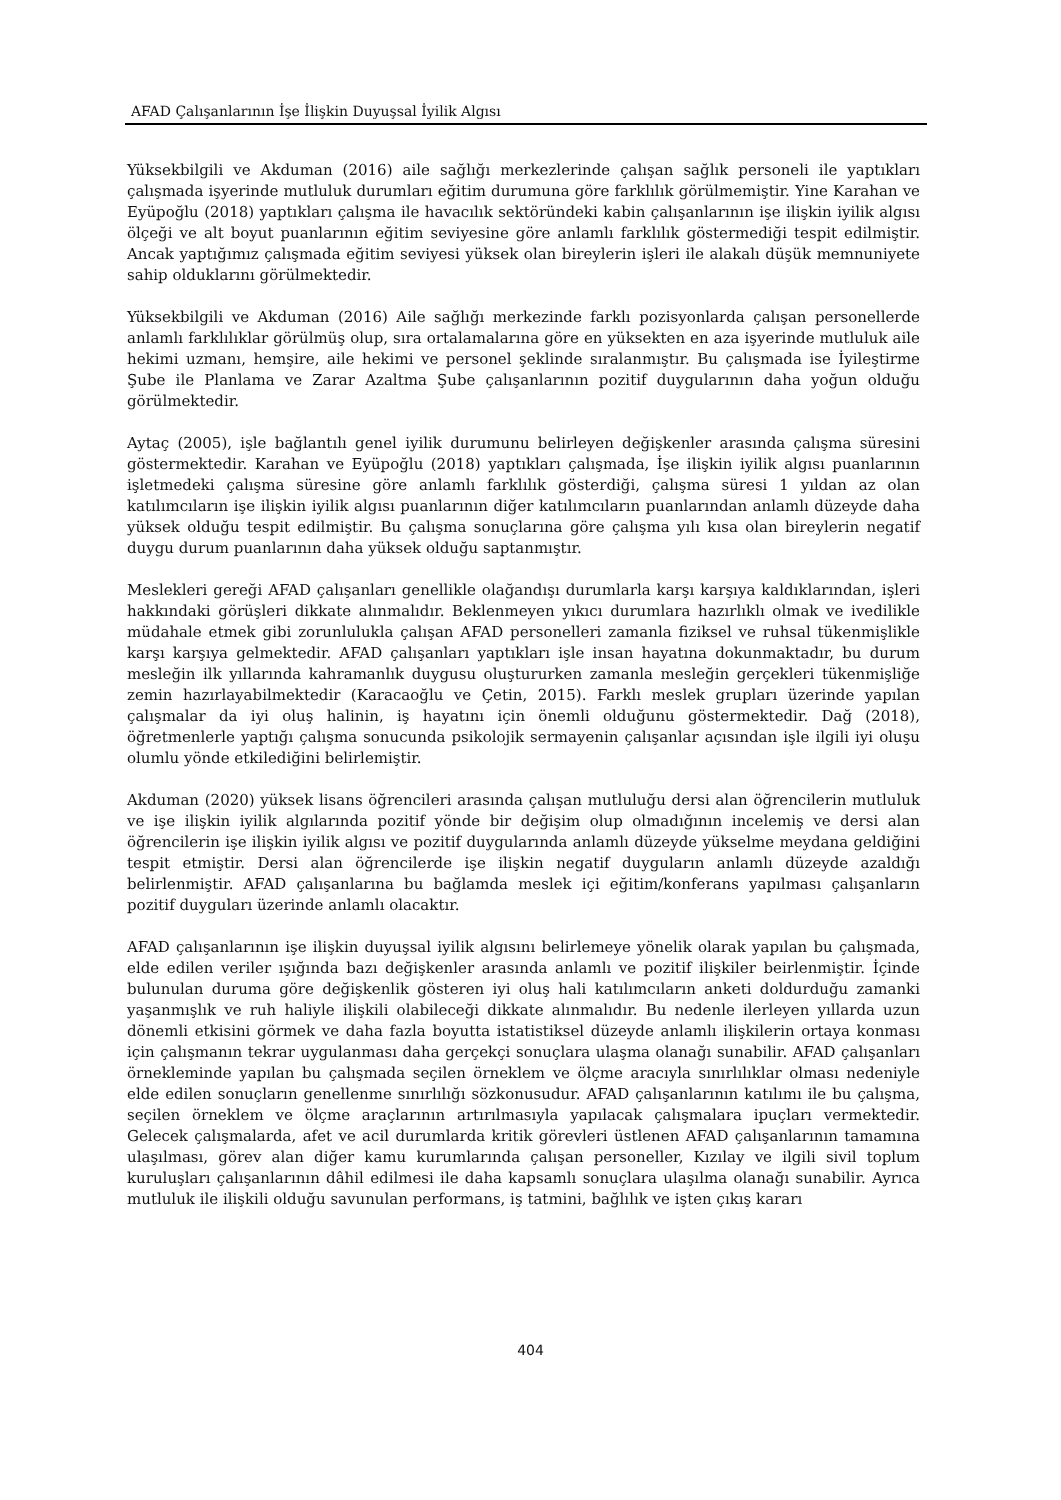AFAD Çalışanlarının İşe İlişkin Duyuşsal İyilik Algısı
Yüksekbilgili ve Akduman (2016) aile sağlığı merkezlerinde çalışan sağlık personeli ile yaptıkları çalışmada işyerinde mutluluk durumları eğitim durumuna göre farklılık görülmemiştir. Yine Karahan ve Eyüpoğlu (2018) yaptıkları çalışma ile havacılık sektöründeki kabin çalışanlarının işe ilişkin iyilik algısı ölçeği ve alt boyut puanlarının eğitim seviyesine göre anlamlı farklılık göstermediği tespit edilmiştir. Ancak yaptığımız çalışmada eğitim seviyesi yüksek olan bireylerin işleri ile alakalı düşük memnuniyete sahip olduklarını görülmektedir.
Yüksekbilgili ve Akduman (2016) Aile sağlığı merkezinde farklı pozisyonlarda çalışan personellerde anlamlı farklılıklar görülmüş olup, sıra ortalamalarına göre en yüksekten en aza işyerinde mutluluk aile hekimi uzmanı, hemşire, aile hekimi ve personel şeklinde sıralanmıştır. Bu çalışmada ise İyileştirme Şube ile Planlama ve Zarar Azaltma Şube çalışanlarının pozitif duygularının daha yoğun olduğu görülmektedir.
Aytaç (2005), işle bağlantılı genel iyilik durumunu belirleyen değişkenler arasında çalışma süresini göstermektedir. Karahan ve Eyüpoğlu (2018) yaptıkları çalışmada, İşe ilişkin iyilik algısı puanlarının işletmedeki çalışma süresine göre anlamlı farklılık gösterdiği, çalışma süresi 1 yıldan az olan katılımcıların işe ilişkin iyilik algısı puanlarının diğer katılımcıların puanlarından anlamlı düzeyde daha yüksek olduğu tespit edilmiştir. Bu çalışma sonuçlarına göre çalışma yılı kısa olan bireylerin negatif duygu durum puanlarının daha yüksek olduğu saptanmıştır.
Meslekleri gereği AFAD çalışanları genellikle olağandışı durumlarla karşı karşıya kaldıklarından, işleri hakkındaki görüşleri dikkate alınmalıdır. Beklenmeyen yıkıcı durumlara hazırlıklı olmak ve ivedilikle müdahale etmek gibi zorunlulukla çalışan AFAD personelleri zamanla fiziksel ve ruhsal tükenmişlikle karşı karşıya gelmektedir. AFAD çalışanları yaptıkları işle insan hayatına dokunmaktadır, bu durum mesleğin ilk yıllarında kahramanlık duygusu oluştururken zamanla mesleğin gerçekleri tükenmişliğe zemin hazırlayabilmektedir (Karacaoğlu ve Çetin, 2015). Farklı meslek grupları üzerinde yapılan çalışmalar da iyi oluş halinin, iş hayatını için önemli olduğunu göstermektedir. Dağ (2018), öğretmenlerle yaptığı çalışma sonucunda psikolojik sermayenin çalışanlar açısından işle ilgili iyi oluşu olumlu yönde etkilediğini belirlemiştir.
Akduman (2020) yüksek lisans öğrencileri arasında çalışan mutluluğu dersi alan öğrencilerin mutluluk ve işe ilişkin iyilik algılarında pozitif yönde bir değişim olup olmadığının incelemiş ve dersi alan öğrencilerin işe ilişkin iyilik algısı ve pozitif duygularında anlamlı düzeyde yükselme meydana geldiğini tespit etmiştir. Dersi alan öğrencilerde işe ilişkin negatif duyguların anlamlı düzeyde azaldığı belirlenmiştir. AFAD çalışanlarına bu bağlamda meslek içi eğitim/konferans yapılması çalışanların pozitif duyguları üzerinde anlamlı olacaktır.
AFAD çalışanlarının işe ilişkin duyuşsal iyilik algısını belirlemeye yönelik olarak yapılan bu çalışmada, elde edilen veriler ışığında bazı değişkenler arasında anlamlı ve pozitif ilişkiler beirlenmiştir. İçinde bulunulan duruma göre değişkenlik gösteren iyi oluş hali katılımcıların anketi doldurduğu zamanki yaşanmışlık ve ruh haliyle ilişkili olabileceği dikkate alınmalıdır. Bu nedenle ilerleyen yıllarda uzun dönemli etkisini görmek ve daha fazla boyutta istatistiksel düzeyde anlamlı ilişkilerin ortaya konması için çalışmanın tekrar uygulanması daha gerçekçi sonuçlara ulaşma olanağı sunabilir. AFAD çalışanları örnekleminde yapılan bu çalışmada seçilen örneklem ve ölçme aracıyla sınırlılıklar olması nedeniyle elde edilen sonuçların genellenme sınırlılığı sözkonusudur. AFAD çalışanlarının katılımı ile bu çalışma, seçilen örneklem ve ölçme araçlarının artırılmasıyla yapılacak çalışmalara ipuçları vermektedir. Gelecek çalışmalarda, afet ve acil durumlarda kritik görevleri üstlenen AFAD çalışanlarının tamamına ulaşılması, görev alan diğer kamu kurumlarında çalışan personeller, Kızılay ve ilgili sivil toplum kuruluşları çalışanlarının dâhil edilmesi ile daha kapsamlı sonuçlara ulaşılma olanağı sunabilir. Ayrıca mutluluk ile ilişkili olduğu savunulan performans, iş tatmini, bağlılık ve işten çıkış kararı
404